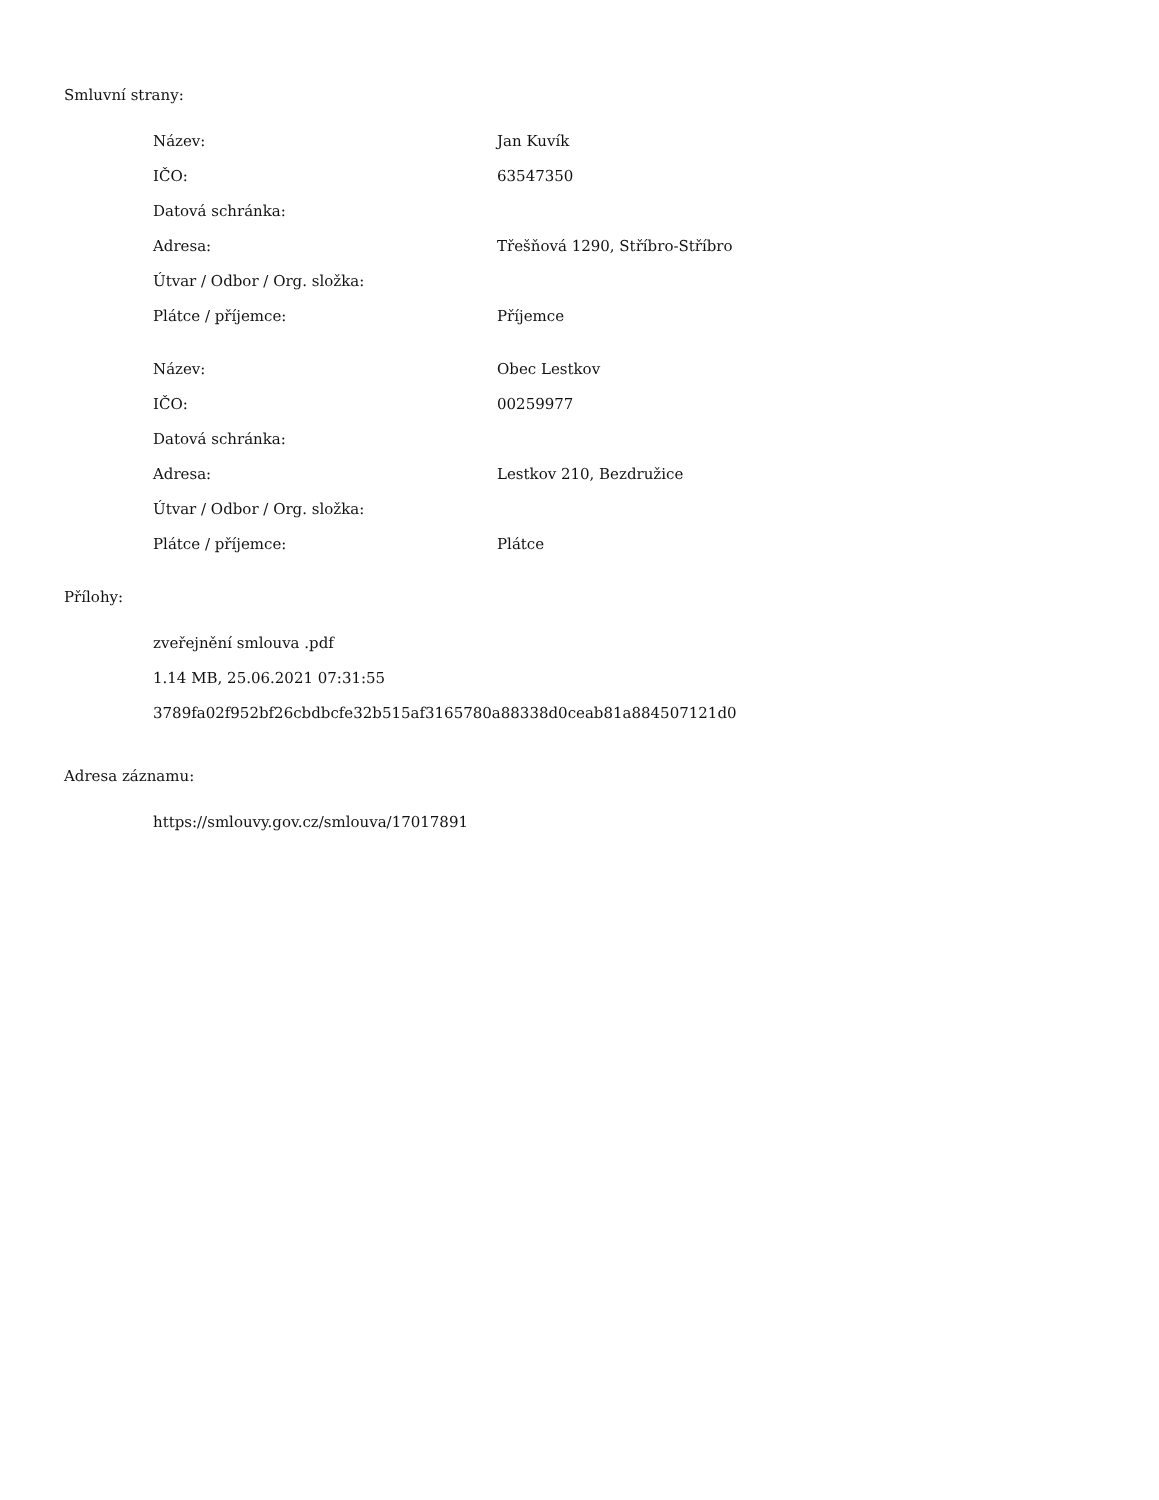Smluvní strany:
| Název: | Jan Kuvík |
| IČO: | 63547350 |
| Datová schránka: | |
| Adresa: | Třešňová 1290, Stříbro-Stříbro |
| Útvar / Odbor / Org. složka: | |
| Plátce / příjemce: | Příjemce |
| Název: | Obec Lestkov |
| IČO: | 00259977 |
| Datová schránka: | |
| Adresa: | Lestkov 210, Bezdružice |
| Útvar / Odbor / Org. složka: | |
| Plátce / příjemce: | Plátce |
Přílohy:
zveřejnění smlouva .pdf
1.14 MB, 25.06.2021 07:31:55
3789fa02f952bf26cbdbcfe32b515af3165780a88338d0ceab81a884507121d0
Adresa záznamu:
https://smlouvy.gov.cz/smlouva/17017891